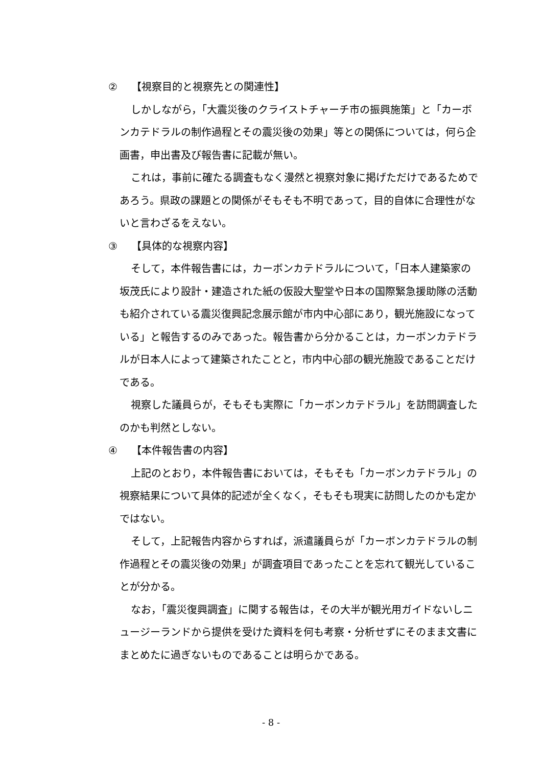② 【視察目的と視察先との関連性】
しかしながら，「大震災後のクライストチャーチ市の振興施策」と「カーボンカテドラルの制作過程とその震災後の効果」等との関係については，何ら企画書，申出書及び報告書に記載が無い。
これは，事前に確たる調査もなく漫然と視察対象に掲げただけであるためであろう。県政の課題との関係がそもそも不明であって，目的自体に合理性がないと言わざるをえない。
③ 【具体的な視察内容】
そして，本件報告書には，カーボンカテドラルについて，「日本人建築家の坂茂氏により設計・建造された紙の仮設大聖堂や日本の国際緊急援助隊の活動も紹介されている震災復興記念展示館が市内中心部にあり，観光施設になっている」と報告するのみであった。報告書から分かることは，カーボンカテドラルが日本人によって建築されたことと，市内中心部の観光施設であることだけである。
視察した議員らが，そもそも実際に「カーボンカテドラル」を訪問調査したのかも判然としない。
④ 【本件報告書の内容】
上記のとおり，本件報告書においては，そもそも「カーボンカテドラル」の視察結果について具体的記述が全くなく，そもそも現実に訪問したのかも定かではない。
そして，上記報告内容からすれば，派遣議員らが「カーボンカテドラルの制作過程とその震災後の効果」が調査項目であったことを忘れて観光していることが分かる。
なお，「震災復興調査」に関する報告は，その大半が観光用ガイドないしニュージーランドから提供を受けた資料を何も考察・分析せずにそのまま文書にまとめたに過ぎないものであることは明らかである。
- 8 -